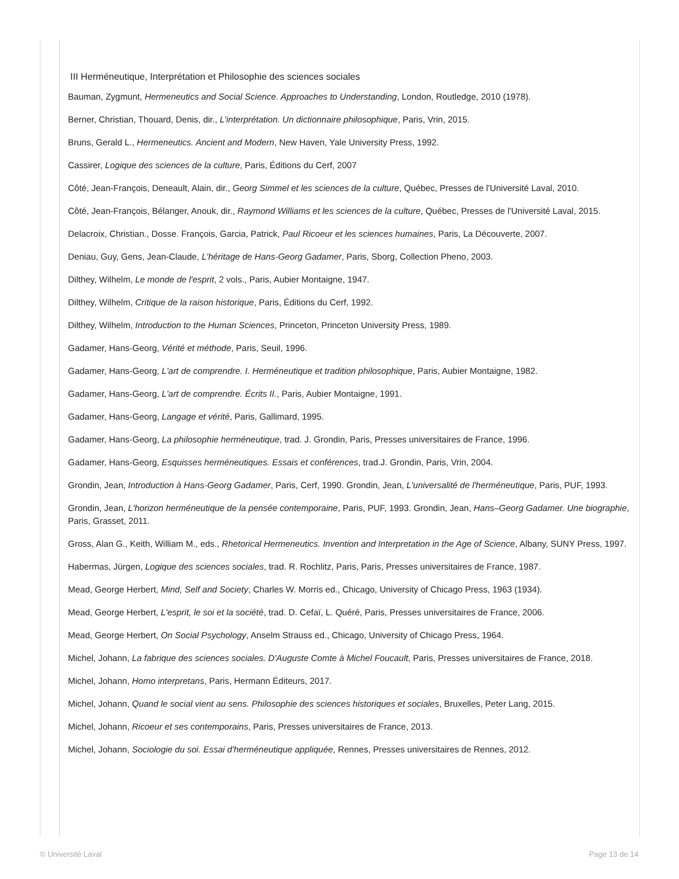III Herméneutique, Interprétation et Philosophie des sciences sociales
Bauman, Zygmunt, Hermeneutics and Social Science. Approaches to Understanding, London, Routledge, 2010 (1978).
Berner, Christian, Thouard, Denis, dir., L'interprétation. Un dictionnaire philosophique, Paris, Vrin, 2015.
Bruns, Gerald L., Hermeneutics. Ancient and Modern, New Haven, Yale University Press, 1992.
Cassirer, Logique des sciences de la culture, Paris, Éditions du Cerf, 2007
Côté, Jean-François, Deneault, Alain, dir., Georg Simmel et les sciences de la culture, Québec, Presses de l'Université Laval, 2010.
Côté, Jean-François, Bélanger, Anouk, dir., Raymond Williams et les sciences de la culture, Québec, Presses de l'Université Laval, 2015.
Delacroix, Christian., Dosse. François, Garcia, Patrick, Paul Ricoeur et les sciences humaines, Paris, La Découverte, 2007.
Deniau, Guy, Gens, Jean-Claude, L'héritage de Hans-Georg Gadamer, Paris, Sborg, Collection Pheno, 2003.
Dilthey, Wilhelm, Le monde de l'esprit, 2 vols., Paris, Aubier Montaigne, 1947.
Dilthey, Wilhelm, Critique de la raison historique, Paris, Éditions du Cerf, 1992.
Dilthey, Wilhelm, Introduction to the Human Sciences, Princeton, Princeton University Press, 1989.
Gadamer, Hans-Georg, Vérité et méthode, Paris, Seuil, 1996.
Gadamer, Hans-Georg, L'art de comprendre. I. Herméneutique et tradition philosophique, Paris, Aubier Montaigne, 1982.
Gadamer, Hans-Georg, L'art de comprendre. Écrits II., Paris, Aubier Montaigne, 1991.
Gadamer, Hans-Georg, Langage et vérité, Paris, Gallimard, 1995.
Gadamer, Hans-Georg, La philosophie herméneutique, trad. J. Grondin, Paris, Presses universitaires de France, 1996.
Gadamer, Hans-Georg, Esquisses herméneutiques. Essais et conférences, trad.J. Grondin, Paris, Vrin, 2004.
Grondin, Jean, Introduction à Hans-Georg Gadamer, Paris, Cerf, 1990. Grondin, Jean, L'universalité de l'herméneutique, Paris, PUF, 1993.
Grondin, Jean, L'horizon herméneutique de la pensée contemporaine, Paris, PUF, 1993. Grondin, Jean, Hans–Georg Gadamer. Une biographie, Paris, Grasset, 2011.
Gross, Alan G., Keith, William M., eds., Rhetorical Hermeneutics. Invention and Interpretation in the Age of Science, Albany, SUNY Press, 1997.
Habermas, Jürgen, Logique des sciences sociales, trad. R. Rochlitz, Paris, Paris, Presses universitaires de France, 1987.
Mead, George Herbert, Mind, Self and Society, Charles W. Morris ed., Chicago, University of Chicago Press, 1963 (1934).
Mead, George Herbert, L'esprit, le soi et la société, trad. D. Cefaï, L. Quéré, Paris, Presses universitaires de France, 2006.
Mead, George Herbert, On Social Psychology, Anselm Strauss ed., Chicago, University of Chicago Press, 1964.
Michel, Johann, La fabrique des sciences sociales. D'Auguste Comte à Michel Foucault, Paris, Presses universitaires de France, 2018.
Michel, Johann, Homo interpretans, Paris, Hermann Éditeurs, 2017.
Michel, Johann, Quand le social vient au sens. Philosophie des sciences historiques et sociales, Bruxelles, Peter Lang, 2015.
Michel, Johann, Ricoeur et ses contemporains, Paris, Presses universitaires de France, 2013.
Michel, Johann, Sociologie du soi. Essai d'herméneutique appliquée, Rennes, Presses universitaires de Rennes, 2012.
© Université Laval Page 13 de 14